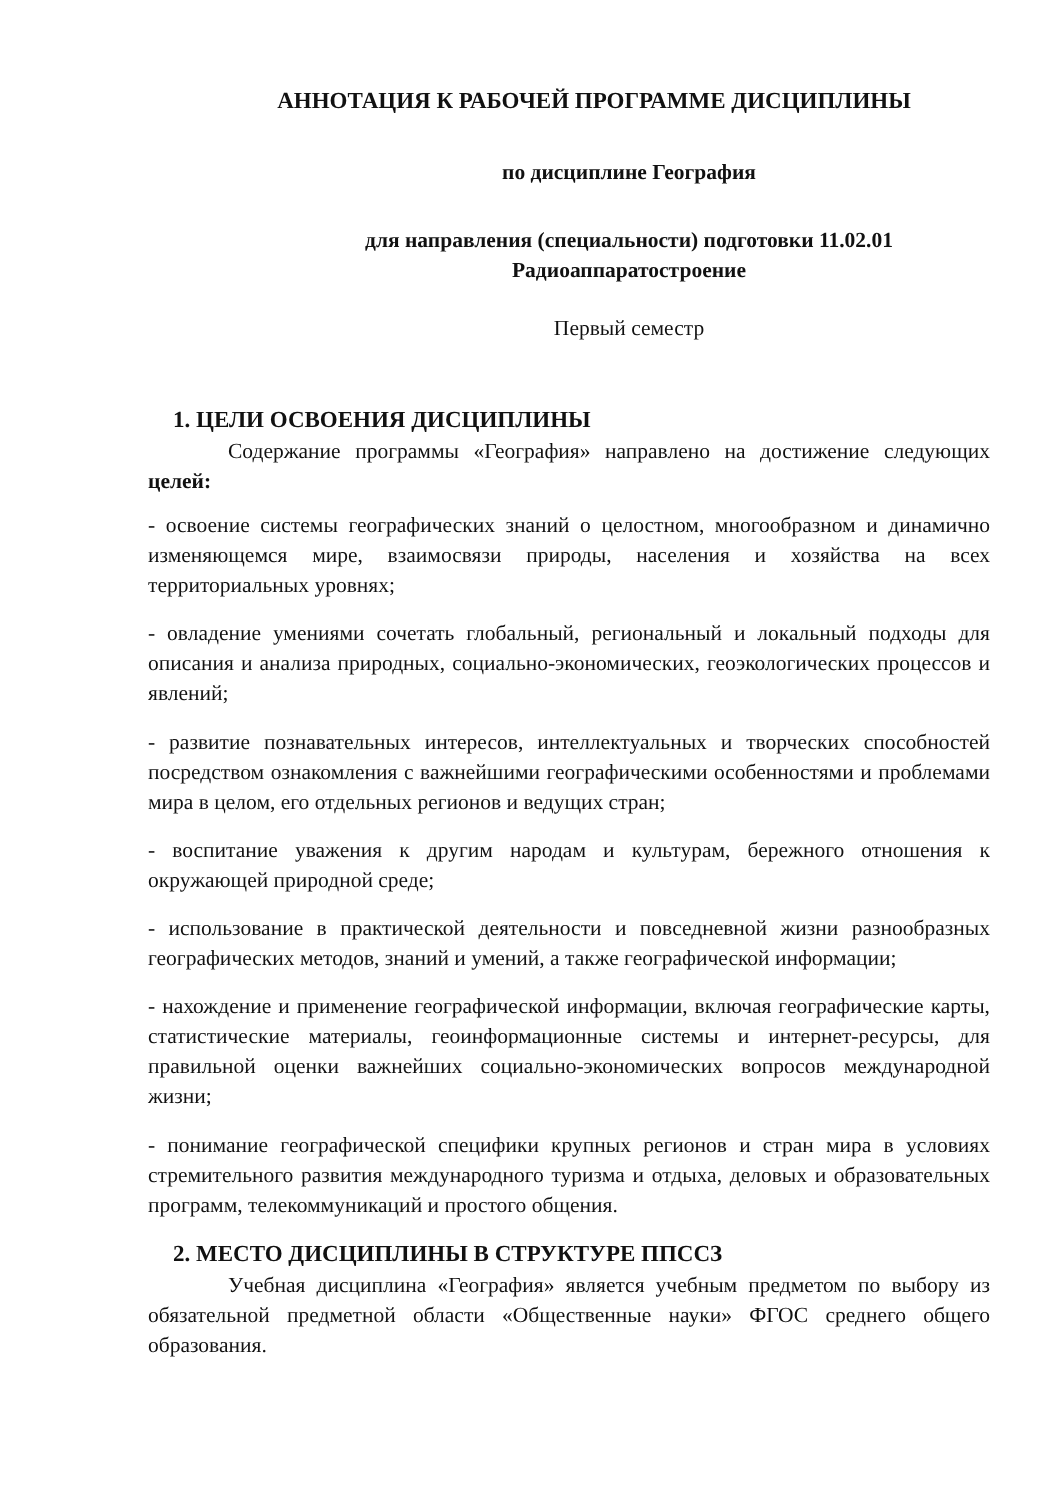АННОТАЦИЯ К РАБОЧЕЙ ПРОГРАММЕ ДИСЦИПЛИНЫ
по дисциплине География
для направления (специальности) подготовки 11.02.01
Радиоаппаратостроение
Первый семестр
1. ЦЕЛИ ОСВОЕНИЯ ДИСЦИПЛИНЫ
Содержание программы «География» направлено на достижение следующих целей:
- освоение системы географических знаний о целостном, многообразном и динамично изменяющемся мире, взаимосвязи природы, населения и хозяйства на всех территориальных уровнях;
- овладение умениями сочетать глобальный, региональный и локальный подходы для описания и анализа природных, социально-экономических, геоэкологических процессов и явлений;
- развитие познавательных интересов, интеллектуальных и творческих способностей посредством ознакомления с важнейшими географическими особенностями и проблемами мира в целом, его отдельных регионов и ведущих стран;
- воспитание уважения к другим народам и культурам, бережного отношения к окружающей природной среде;
- использование в практической деятельности и повседневной жизни разнообразных географических методов, знаний и умений, а также географической информации;
- нахождение и применение географической информации, включая географические карты, статистические материалы, геоинформационные системы и интернет-ресурсы, для правильной оценки важнейших социально-экономических вопросов международной жизни;
- понимание географической специфики крупных регионов и стран мира в условиях стремительного развития международного туризма и отдыха, деловых и образовательных программ, телекоммуникаций и простого общения.
2. МЕСТО ДИСЦИПЛИНЫ В СТРУКТУРЕ ППССЗ
Учебная дисциплина «География» является учебным предметом по выбору из обязательной предметной области «Общественные науки» ФГОС среднего общего образования.